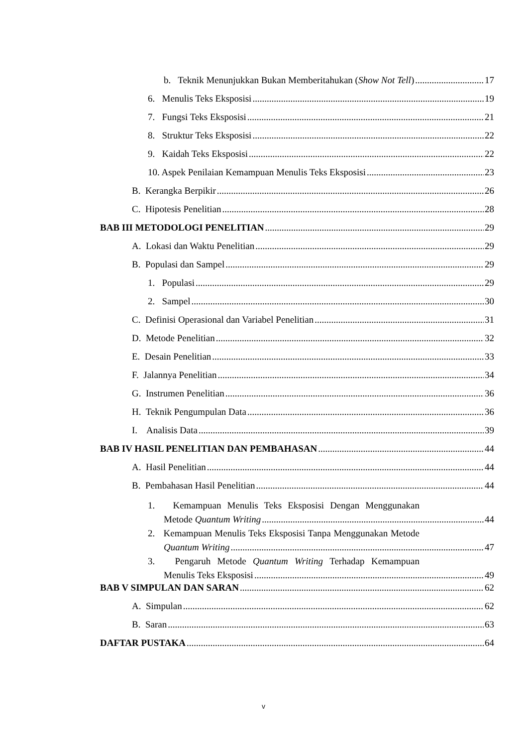b. Teknik Menunjukkan Bukan Memberitahukan (Show Not Tell) 17
6. Menulis Teks Eksposisi 19
7. Fungsi Teks Eksposisi 21
8. Struktur Teks Eksposisi 22
9. Kaidah Teks Eksposisi 22
10. Aspek Penilaian Kemampuan Menulis Teks Eksposisi 23
B. Kerangka Berpikir 26
C. Hipotesis Penelitian 28
BAB III METODOLOGI PENELITIAN 29
A. Lokasi dan Waktu Penelitian 29
B. Populasi dan Sampel 29
1. Populasi 29
2. Sampel 30
C. Definisi Operasional dan Variabel Penelitian 31
D. Metode Penelitian 32
E. Desain Penelitian 33
F. Jalannya Penelitian 34
G. Instrumen Penelitian 36
H. Teknik Pengumpulan Data 36
I. Analisis Data 39
BAB IV HASIL PENELITIAN DAN PEMBAHASAN 44
A. Hasil Penelitian 44
B. Pembahasan Hasil Penelitian 44
1. Kemampuan Menulis Teks Eksposisi Dengan Menggunakan
Metode Quantum Writing 44
2. Kemampuan Menulis Teks Eksposisi Tanpa Menggunakan Metode
Quantum Writing 47
3. Pengaruh Metode Quantum Writing Terhadap Kemampuan
Menulis Teks Eksposisi 49
BAB V SIMPULAN DAN SARAN 62
A. Simpulan 62
B. Saran 63
DAFTAR PUSTAKA 64
v